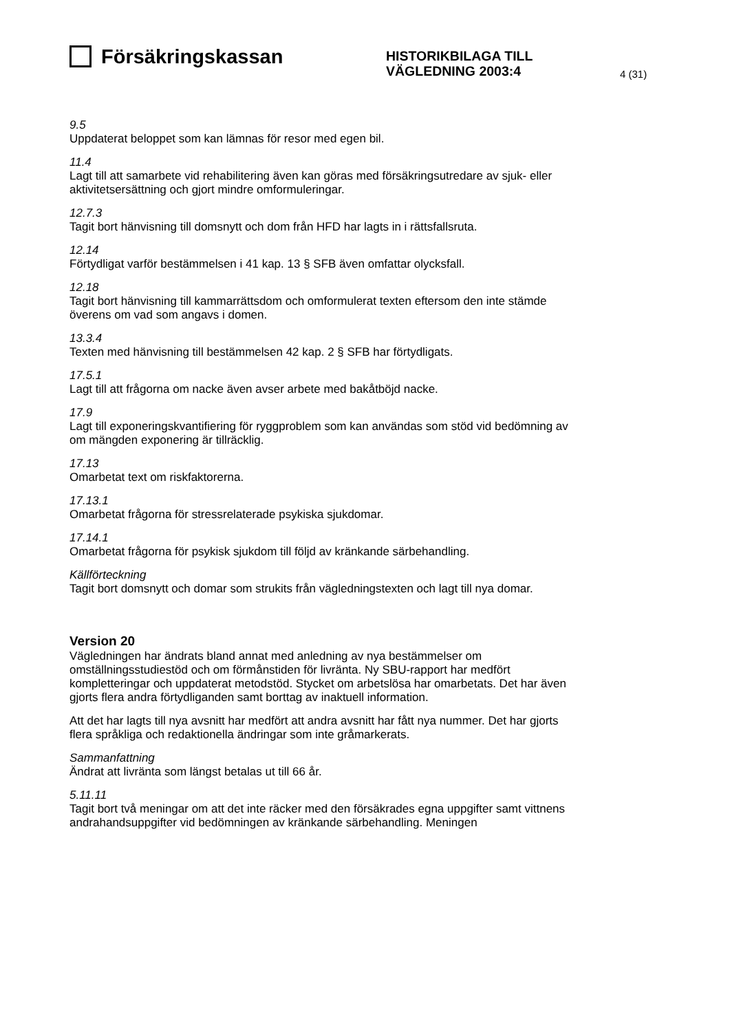Försäkringskassan
HISTORIKBILAGA TILL
VÄGLEDNING 2003:4
4 (31)
9.5
Uppdaterat beloppet som kan lämnas för resor med egen bil.
11.4
Lagt till att samarbete vid rehabilitering även kan göras med försäkringsutredare av sjuk- eller aktivitetsersättning och gjort mindre omformuleringar.
12.7.3
Tagit bort hänvisning till domsnytt och dom från HFD har lagts in i rättsfallsruta.
12.14
Förtydligat varför bestämmelsen i 41 kap. 13 § SFB även omfattar olycksfall.
12.18
Tagit bort hänvisning till kammarrättsdom och omformulerat texten eftersom den inte stämde överens om vad som angavs i domen.
13.3.4
Texten med hänvisning till bestämmelsen 42 kap. 2 § SFB har förtydligats.
17.5.1
Lagt till att frågorna om nacke även avser arbete med bakåtböjd nacke.
17.9
Lagt till exponeringskvantifiering för ryggproblem som kan användas som stöd vid bedömning av om mängden exponering är tillräcklig.
17.13
Omarbetat text om riskfaktorerna.
17.13.1
Omarbetat frågorna för stressrelaterade psykiska sjukdomar.
17.14.1
Omarbetat frågorna för psykisk sjukdom till följd av kränkande särbehandling.
Källförteckning
Tagit bort domsnytt och domar som strukits från vägledningstexten och lagt till nya domar.
Version 20
Vägledningen har ändrats bland annat med anledning av nya bestämmelser om omställningsstudiestöd och om förmånstiden för livränta. Ny SBU-rapport har medfört kompletteringar och uppdaterat metodstöd. Stycket om arbetslösa har omarbetats. Det har även gjorts flera andra förtydliganden samt borttag av inaktuell information.
Att det har lagts till nya avsnitt har medfört att andra avsnitt har fått nya nummer. Det har gjorts flera språkliga och redaktionella ändringar som inte gråmarkerats.
Sammanfattning
Ändrat att livränta som längst betalas ut till 66 år.
5.11.11
Tagit bort två meningar om att det inte räcker med den försäkrades egna uppgifter samt vittnens andrahandsuppgifter vid bedömningen av kränkande särbehandling. Meningen